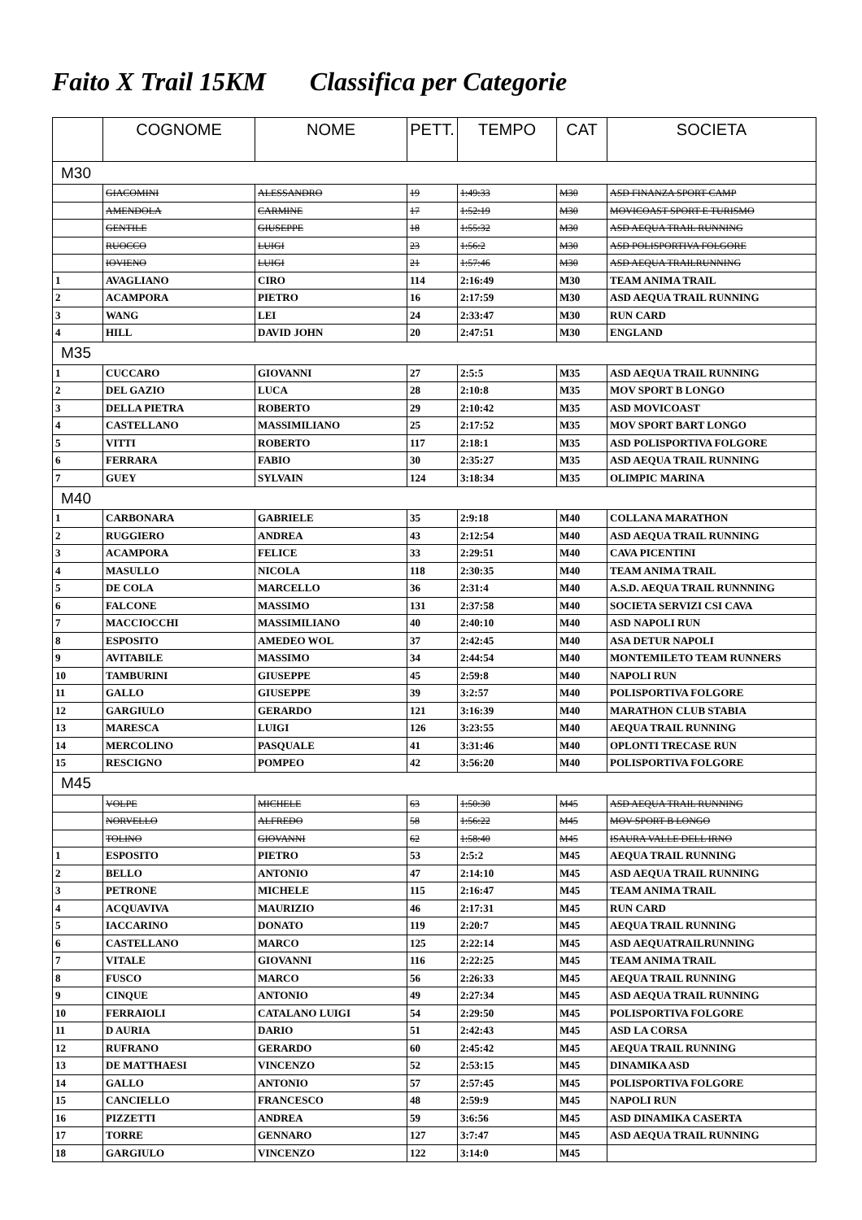Faito X Trail 15KM Classifica per Categorie
| | COGNOME | NOME | PETT. | TEMPO | CAT | SOCIETA |
| --- | --- | --- | --- | --- | --- | --- |
| M30 | | | | | | |
| | GIACOMINI | ALESSANDRO | 19 | 1:49:33 | M30 | ASD FINANZA SPORT CAMP |
| | AMENDOLA | CARMINE | 17 | 1:52:19 | M30 | MOVICOAST SPORT E TURISMO |
| | GENTILE | GIUSEPPE | 18 | 1:55:32 | M30 | ASD AEQUA TRAIL RUNNING |
| | RUOCCO | LUIGI | 23 | 1:56:2 | M30 | ASD POLISPORTIVA FOLGORE |
| | IOVIENO | LUIGI | 21 | 1:57:46 | M30 | ASD AEQUA TRAILRUNNING |
| 1 | AVAGLIANO | CIRO | 114 | 2:16:49 | M30 | TEAM ANIMA TRAIL |
| 2 | ACAMPORA | PIETRO | 16 | 2:17:59 | M30 | ASD AEQUA TRAIL RUNNING |
| 3 | WANG | LEI | 24 | 2:33:47 | M30 | RUN CARD |
| 4 | HILL | DAVID JOHN | 20 | 2:47:51 | M30 | ENGLAND |
| M35 | | | | | | |
| 1 | CUCCARO | GIOVANNI | 27 | 2:5:5 | M35 | ASD AEQUA TRAIL RUNNING |
| 2 | DEL GAZIO | LUCA | 28 | 2:10:8 | M35 | MOV SPORT B LONGO |
| 3 | DELLA PIETRA | ROBERTO | 29 | 2:10:42 | M35 | ASD MOVICOAST |
| 4 | CASTELLANO | MASSIMILIANO | 25 | 2:17:52 | M35 | MOV SPORT BART LONGO |
| 5 | VITTI | ROBERTO | 117 | 2:18:1 | M35 | ASD POLISPORTIVA FOLGORE |
| 6 | FERRARA | FABIO | 30 | 2:35:27 | M35 | ASD AEQUA TRAIL RUNNING |
| 7 | GUEY | SYLVAIN | 124 | 3:18:34 | M35 | OLIMPIC MARINA |
| M40 | | | | | | |
| 1 | CARBONARA | GABRIELE | 35 | 2:9:18 | M40 | COLLANA MARATHON |
| 2 | RUGGIERO | ANDREA | 43 | 2:12:54 | M40 | ASD AEQUA TRAIL RUNNING |
| 3 | ACAMPORA | FELICE | 33 | 2:29:51 | M40 | CAVA PICENTINI |
| 4 | MASULLO | NICOLA | 118 | 2:30:35 | M40 | TEAM ANIMA TRAIL |
| 5 | DE COLA | MARCELLO | 36 | 2:31:4 | M40 | A.S.D. AEQUA TRAIL RUNNNING |
| 6 | FALCONE | MASSIMO | 131 | 2:37:58 | M40 | SOCIETA SERVIZI CSI CAVA |
| 7 | MACCIOCCHI | MASSIMILIANO | 40 | 2:40:10 | M40 | ASD NAPOLI RUN |
| 8 | ESPOSITO | AMEDEO WOL | 37 | 2:42:45 | M40 | ASA DETUR NAPOLI |
| 9 | AVITABILE | MASSIMO | 34 | 2:44:54 | M40 | MONTEMILETO TEAM RUNNERS |
| 10 | TAMBURINI | GIUSEPPE | 45 | 2:59:8 | M40 | NAPOLI RUN |
| 11 | GALLO | GIUSEPPE | 39 | 3:2:57 | M40 | POLISPORTIVA FOLGORE |
| 12 | GARGIULO | GERARDO | 121 | 3:16:39 | M40 | MARATHON CLUB STABIA |
| 13 | MARESCA | LUIGI | 126 | 3:23:55 | M40 | AEQUA TRAIL RUNNING |
| 14 | MERCOLINO | PASQUALE | 41 | 3:31:46 | M40 | OPLONTI TRECASE RUN |
| 15 | RESCIGNO | POMPEO | 42 | 3:56:20 | M40 | POLISPORTIVA FOLGORE |
| M45 | | | | | | |
| | VOLPE | MICHELE | 63 | 1:50:30 | M45 | ASD AEQUA TRAIL RUNNING |
| | NORVELLO | ALFREDO | 58 | 1:56:22 | M45 | MOV SPORT B LONGO |
| | TOLINO | GIOVANNI | 62 | 1:58:40 | M45 | ISAURA VALLE DELL IRNO |
| 1 | ESPOSITO | PIETRO | 53 | 2:5:2 | M45 | AEQUA TRAIL RUNNING |
| 2 | BELLO | ANTONIO | 47 | 2:14:10 | M45 | ASD AEQUA TRAIL RUNNING |
| 3 | PETRONE | MICHELE | 115 | 2:16:47 | M45 | TEAM ANIMA TRAIL |
| 4 | ACQUAVIVA | MAURIZIO | 46 | 2:17:31 | M45 | RUN CARD |
| 5 | IACCARINO | DONATO | 119 | 2:20:7 | M45 | AEQUA TRAIL RUNNING |
| 6 | CASTELLANO | MARCO | 125 | 2:22:14 | M45 | ASD AEQUATRAILRUNNING |
| 7 | VITALE | GIOVANNI | 116 | 2:22:25 | M45 | TEAM ANIMA TRAIL |
| 8 | FUSCO | MARCO | 56 | 2:26:33 | M45 | AEQUA TRAIL RUNNING |
| 9 | CINQUE | ANTONIO | 49 | 2:27:34 | M45 | ASD AEQUA TRAIL RUNNING |
| 10 | FERRAIOLI | CATALANO LUIGI | 54 | 2:29:50 | M45 | POLISPORTIVA FOLGORE |
| 11 | D AURIA | DARIO | 51 | 2:42:43 | M45 | ASD LA CORSA |
| 12 | RUFRANO | GERARDO | 60 | 2:45:42 | M45 | AEQUA TRAIL RUNNING |
| 13 | DE MATTHAESI | VINCENZO | 52 | 2:53:15 | M45 | DINAMIKA ASD |
| 14 | GALLO | ANTONIO | 57 | 2:57:45 | M45 | POLISPORTIVA FOLGORE |
| 15 | CANCIELLO | FRANCESCO | 48 | 2:59:9 | M45 | NAPOLI RUN |
| 16 | PIZZETTI | ANDREA | 59 | 3:6:56 | M45 | ASD DINAMIKA CASERTA |
| 17 | TORRE | GENNARO | 127 | 3:7:47 | M45 | ASD AEQUA TRAIL RUNNING |
| 18 | GARGIULO | VINCENZO | 122 | 3:14:0 | M45 | |